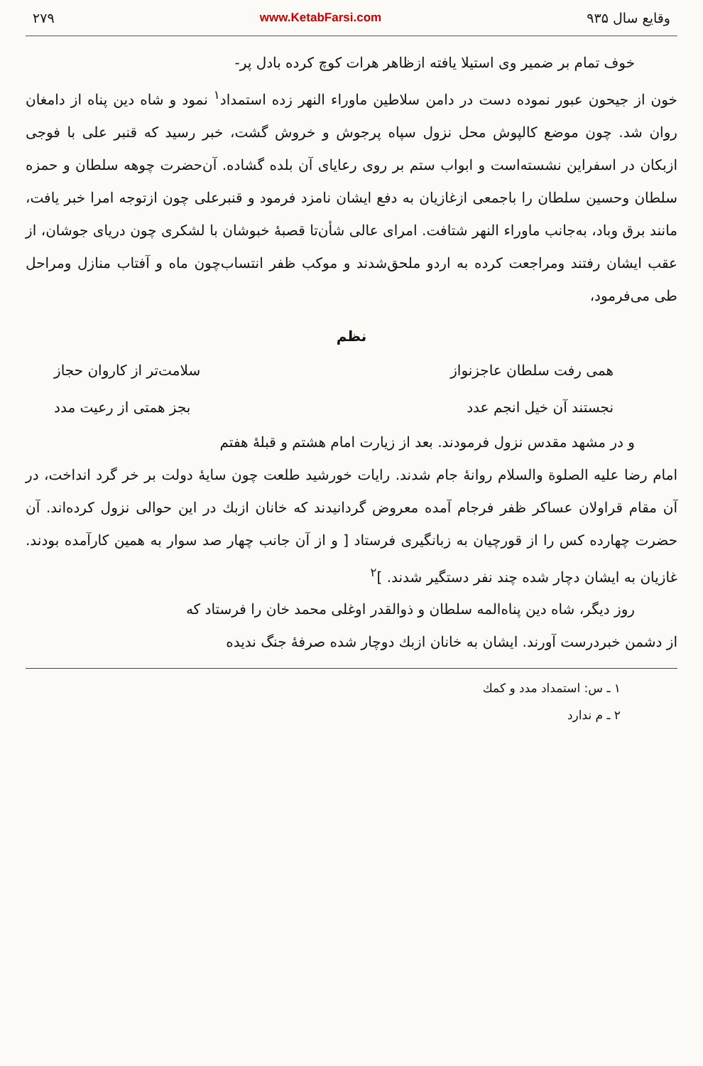وقایع سال ۹۳۵ www.KetabFarsi.com ۲۷۹
خوف تمام بر ضمیر وی استیلا یافته ازظاهر هرات کوچ کرده بادل پر-
خون از جیحون عبور نموده دست در دامن سلاطین ماوراء النهر زده استمداد<sup>۱</sup> نمود و شاه دین پناه از دامغان روان شد. چون موضع کالپوش محل نزول سپاه پرجوش و خروش گشت، خبر رسید که قنبر علی با فوجی ازبکان در اسفراین نشسته‌است و ابواب ستم بر روی رعایای آن بلده گشاده. آن‌حضرت چوهه سلطان و حمزه سلطان وحسین سلطان را باجمعی ازغازیان به دفع ایشان نامزد فرمود و قنبرعلی چون ازتوجه امرا خبر یافت، مانند برق وباد، به‌جانب ماوراء النهر شتافت. امرای عالی شأن‌تا قصبهٔ خبوشان با لشکری چون دریای جوشان، از عقب ایشان رفتند ومراجعت کرده به اردو ملحق‌شدند و موکب ظفر انتساب‌چون ماه و آفتاب منازل ومراحل طی می‌فرمود،
نظم
همی رفت سلطان عاجزنواز سلامت‌تر از کاروان حجاز
نجستند آن خیل انجم عدد بجز همتی از رعیت مدد
و در مشهد مقدس نزول فرمودند. بعد از زیارت امام هشتم و قبلهٔ هفتم
امام رضا علیه الصلوة والسلام روانهٔ جام شدند. رایات خورشید طلعت چون سایهٔ دولت بر خر گرد انداخت، در آن مقام قراولان عساکر ظفر فرجام آمده معروض گردانیدند که خانان ازبك در این حوالی نزول کرده‌اند. آن حضرت چهارده کس را از قورچیان به زبانگیری فرستاد [ و از آن جانب چهار صد سوار به همین کارآمده بودند. غازیان به ایشان دچار شده چند نفر دستگیر شدند. ]<sup>۲</sup>
روز دیگر، شاه دین پناه‌المه سلطان و ذوالقدر اوغلی محمد خان را فرستاد که
از دشمن خبردرست آورند. ایشان به خانان ازبك دوچار شده صرفهٔ جنگ ندیده
۱ ـ س: استمداد مدد و کمك
۲ ـ م ندارد